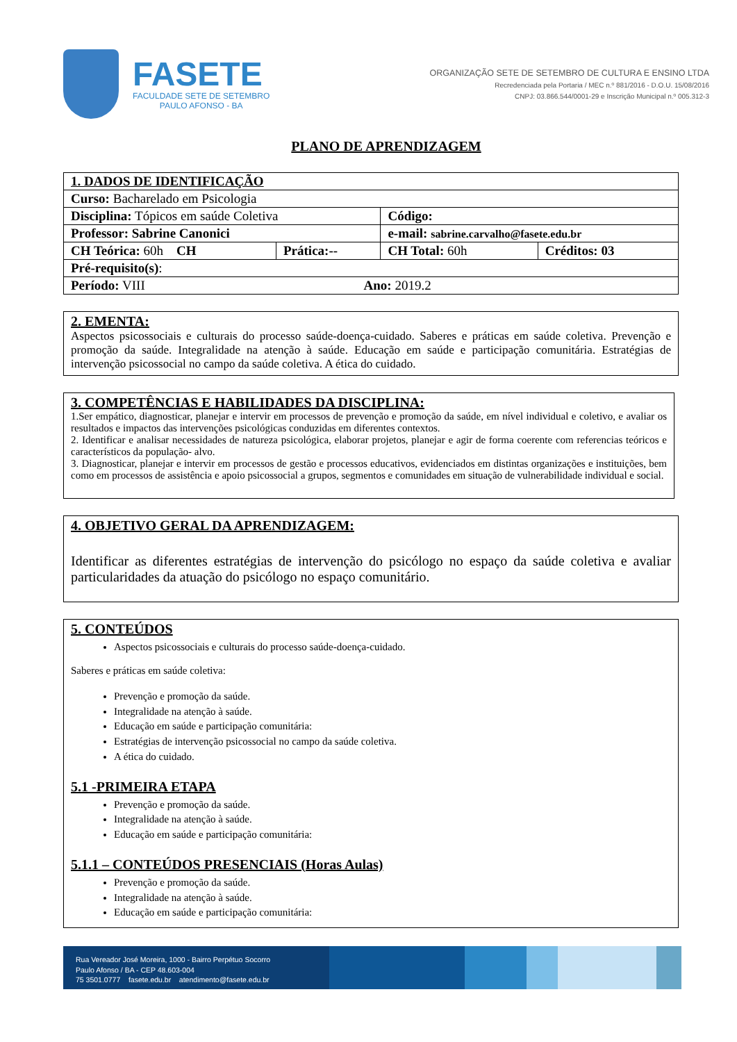FASETE
FACULDADE SETE DE SETEMBRO
PAULO AFONSO - BA
ORGANIZAÇÃO SETE DE SETEMBRO DE CULTURA E ENSINO LTDA
Recredenciada pela Portaria / MEC n.º 881/2016 - D.O.U. 15/08/2016
CNPJ: 03.866.544/0001-29 e Inscrição Municipal n.º 005.312-3
PLANO DE APRENDIZAGEM
| 1. DADOS DE IDENTIFICAÇÃO | | | |
| Curso: Bacharelado em Psicologia | | | |
| Disciplina: Tópicos em saúde Coletiva | | Código: | |
| Professor: Sabrine Canonici | | e-mail: sabrine.carvalho@fasete.edu.br | |
| CH Teórica: 60h CH | Prática:-- | CH Total: 60h | Créditos: 03 |
| Pré-requisito(s) : | | | |
| Período: VIII Ano: 2019.2 | | | |
2. EMENTA:
Aspectos psicossociais e culturais do processo saúde-doença-cuidado. Saberes e práticas em saúde coletiva. Prevenção e promoção da saúde. Integralidade na atenção à saúde. Educação em saúde e participação comunitária. Estratégias de intervenção psicossocial no campo da saúde coletiva. A ética do cuidado.
3. COMPETÊNCIAS E HABILIDADES DA DISCIPLINA:
1.Ser empático, diagnosticar, planejar e intervir em processos de prevenção e promoção da saúde, em nível individual e coletivo, e avaliar os resultados e impactos das intervenções psicológicas conduzidas em diferentes contextos.
2. Identificar e analisar necessidades de natureza psicológica, elaborar projetos, planejar e agir de forma coerente com referencias teóricos e característicos da população- alvo.
3. Diagnosticar, planejar e intervir em processos de gestão e processos educativos, evidenciados em distintas organizações e instituições, bem como em processos de assistência e apoio psicossocial a grupos, segmentos e comunidades em situação de vulnerabilidade individual e social.
4. OBJETIVO GERAL DA APRENDIZAGEM:
Identificar as diferentes estratégias de intervenção do psicólogo no espaço da saúde coletiva e avaliar particularidades da atuação do psicólogo no espaço comunitário.
5. CONTEÚDOS
Aspectos psicossociais e culturais do processo saúde-doença-cuidado.
Saberes e práticas em saúde coletiva:
Prevenção e promoção da saúde.
Integralidade na atenção à saúde.
Educação em saúde e participação comunitária:
Estratégias de intervenção psicossocial no campo da saúde coletiva.
A ética do cuidado.
5.1 -PRIMEIRA ETAPA
Prevenção e promoção da saúde.
Integralidade na atenção à saúde.
Educação em saúde e participação comunitária:
5.1.1 – CONTEÚDOS PRESENCIAIS (Horas Aulas)
Prevenção e promoção da saúde.
Integralidade na atenção à saúde.
Educação em saúde e participação comunitária:
Rua Vereador José Moreira, 1000 - Bairro Perpétuo Socorro
Paulo Afonso / BA - CEP 48.603-004
75 3501.0777 fasete.edu.br atendimento@fasete.edu.br